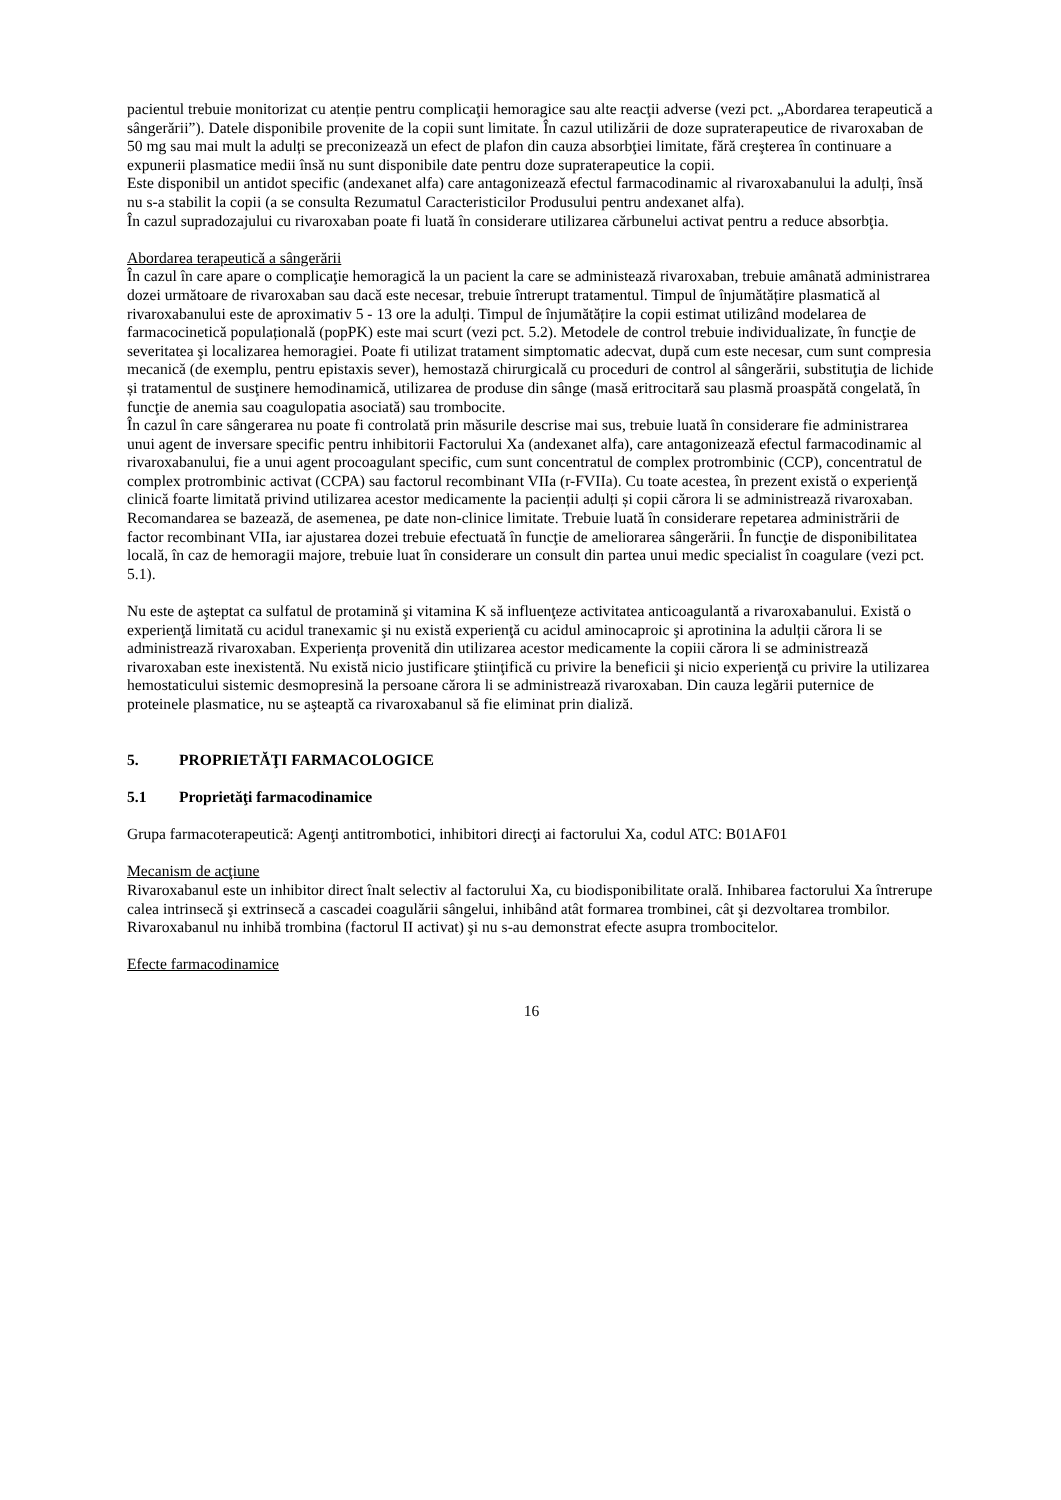pacientul trebuie monitorizat cu atenție pentru complicaţii hemoragice sau alte reacţii adverse (vezi pct. „Abordarea terapeutică a sângerării”). Datele disponibile provenite de la copii sunt limitate. În cazul utilizării de doze supraterapeutice de rivaroxaban de 50 mg sau mai mult la adulți se preconizează un efect de plafon din cauza absorbţiei limitate, fără creşterea în continuare a expunerii plasmatice medii însă nu sunt disponibile date pentru doze supraterapeutice la copii.
Este disponibil un antidot specific (andexanet alfa) care antagonizează efectul farmacodinamic al rivaroxabanului la adulți, însă nu s-a stabilit la copii (a se consulta Rezumatul Caracteristicilor Produsului pentru andexanet alfa).
În cazul supradozajului cu rivaroxaban poate fi luată în considerare utilizarea cărbunelui activat pentru a reduce absorbţia.
Abordarea terapeutică a sângerării
În cazul în care apare o complicaţie hemoragică la un pacient la care se administează rivaroxaban, trebuie amânată administrarea dozei următoare de rivaroxaban sau dacă este necesar, trebuie întrerupt tratamentul. Timpul de înjumătățire plasmatică al rivaroxabanului este de aproximativ 5 - 13 ore la adulți. Timpul de înjumătățire la copii estimat utilizând modelarea de farmacocinetică populațională (popPK) este mai scurt (vezi pct. 5.2). Metodele de control trebuie individualizate, în funcţie de severitatea şi localizarea hemoragiei. Poate fi utilizat tratament simptomatic adecvat, după cum este necesar, cum sunt compresia mecanică (de exemplu, pentru epistaxis sever), hemostază chirurgicală cu proceduri de control al sângerării, substituţia de lichide și tratamentul de susţinere hemodinamică, utilizarea de produse din sânge (masă eritrocitară sau plasmă proaspătă congelată, în funcţie de anemia sau coagulopatia asociată) sau trombocite.
În cazul în care sângerarea nu poate fi controlată prin măsurile descrise mai sus, trebuie luată în considerare fie administrarea unui agent de inversare specific pentru inhibitorii Factorului Xa (andexanet alfa), care antagonizează efectul farmacodinamic al rivaroxabanului, fie a unui agent procoagulant specific, cum sunt concentratul de complex protrombinic (CCP), concentratul de complex protrombinic activat (CCPA) sau factorul recombinant VIIa (r-FVIIa). Cu toate acestea, în prezent există o experienţă clinică foarte limitată privind utilizarea acestor medicamente la pacienții adulți și copii cărora li se administrează rivaroxaban. Recomandarea se bazează, de asemenea, pe date non-clinice limitate. Trebuie luată în considerare repetarea administrării de factor recombinant VIIa, iar ajustarea dozei trebuie efectuată în funcţie de ameliorarea sângerării. În funcţie de disponibilitatea locală, în caz de hemoragii majore, trebuie luat în considerare un consult din partea unui medic specialist în coagulare (vezi pct. 5.1).
Nu este de aşteptat ca sulfatul de protamină şi vitamina K să influenţeze activitatea anticoagulantă a rivaroxabanului. Există o experienţă limitată cu acidul tranexamic şi nu există experienţă cu acidul aminocaproic şi aprotinina la adulții cărora li se administrează rivaroxaban. Experiența provenită din utilizarea acestor medicamente la copiii cărora li se administrează rivaroxaban este inexistentă. Nu există nicio justificare ştiinţifică cu privire la beneficii şi nicio experienţă cu privire la utilizarea hemostaticului sistemic desmopresină la persoane cărora li se administrează rivaroxaban. Din cauza legării puternice de proteinele plasmatice, nu se aşteaptă ca rivaroxabanul să fie eliminat prin dializă.
5. PROPRIETĂŢI FARMACOLOGICE
5.1 Proprietăţi farmacodinamice
Grupa farmacoterapeutică: Agenţi antitrombotici, inhibitori direcţi ai factorului Xa, codul ATC: B01AF01
Mecanism de acţiune
Rivaroxabanul este un inhibitor direct înalt selectiv al factorului Xa, cu biodisponibilitate orală. Inhibarea factorului Xa întrerupe calea intrinsecă şi extrinsecă a cascadei coagulării sângelui, inhibând atât formarea trombinei, cât şi dezvoltarea trombilor. Rivaroxabanul nu inhibă trombina (factorul II activat) şi nu s-au demonstrat efecte asupra trombocitelor.
Efecte farmacodinamice
16